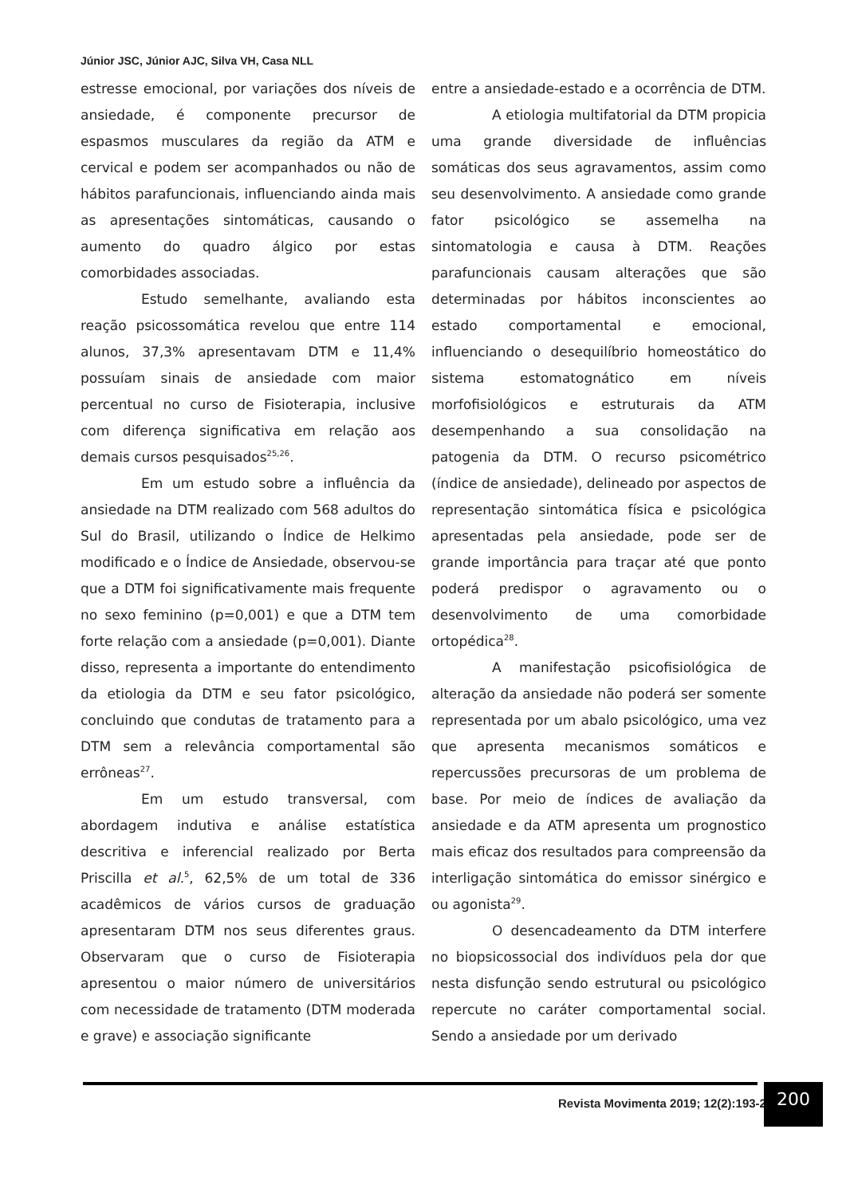Júnior JSC, Júnior AJC, Silva VH, Casa NLL
estresse emocional, por variações dos níveis de ansiedade, é componente precursor de espasmos musculares da região da ATM e cervical e podem ser acompanhados ou não de hábitos parafuncionais, influenciando ainda mais as apresentações sintomáticas, causando o aumento do quadro álgico por estas comorbidades associadas.
Estudo semelhante, avaliando esta reação psicossomática revelou que entre 114 alunos, 37,3% apresentavam DTM e 11,4% possuíam sinais de ansiedade com maior percentual no curso de Fisioterapia, inclusive com diferença significativa em relação aos demais cursos pesquisados<sup>25,26</sup>.
Em um estudo sobre a influência da ansiedade na DTM realizado com 568 adultos do Sul do Brasil, utilizando o Índice de Helkimo modificado e o Índice de Ansiedade, observou-se que a DTM foi significativamente mais frequente no sexo feminino (p=0,001) e que a DTM tem forte relação com a ansiedade (p=0,001). Diante disso, representa a importante do entendimento da etiologia da DTM e seu fator psicológico, concluindo que condutas de tratamento para a DTM sem a relevância comportamental são errôneas<sup>27</sup>.
Em um estudo transversal, com abordagem indutiva e análise estatística descritiva e inferencial realizado por Berta Priscilla et al.<sup>5</sup>, 62,5% de um total de 336 acadêmicos de vários cursos de graduação apresentaram DTM nos seus diferentes graus. Observaram que o curso de Fisioterapia apresentou o maior número de universitários com necessidade de tratamento (DTM moderada e grave) e associação significante
entre a ansiedade-estado e a ocorrência de DTM.
A etiologia multifatorial da DTM propicia uma grande diversidade de influências somáticas dos seus agravamentos, assim como seu desenvolvimento. A ansiedade como grande fator psicológico se assemelha na sintomatologia e causa à DTM. Reações parafuncionais causam alterações que são determinadas por hábitos inconscientes ao estado comportamental e emocional, influenciando o desequilíbrio homeostático do sistema estomatognático em níveis morfofisiológicos e estruturais da ATM desempenhando a sua consolidação na patogenia da DTM. O recurso psicométrico (índice de ansiedade), delineado por aspectos de representação sintomática física e psicológica apresentadas pela ansiedade, pode ser de grande importância para traçar até que ponto poderá predispor o agravamento ou o desenvolvimento de uma comorbidade ortopédica<sup>28</sup>.
A manifestação psicofisiológica de alteração da ansiedade não poderá ser somente representada por um abalo psicológico, uma vez que apresenta mecanismos somáticos e repercussões precursoras de um problema de base. Por meio de índices de avaliação da ansiedade e da ATM apresenta um prognostico mais eficaz dos resultados para compreensão da interligação sintomática do emissor sinérgico e ou agonista<sup>29</sup>.
O desencadeamento da DTM interfere no biopsicossocial dos indivíduos pela dor que nesta disfunção sendo estrutural ou psicológico repercute no caráter comportamental social. Sendo a ansiedade por um derivado
Revista Movimenta 2019; 12(2):193-203
200